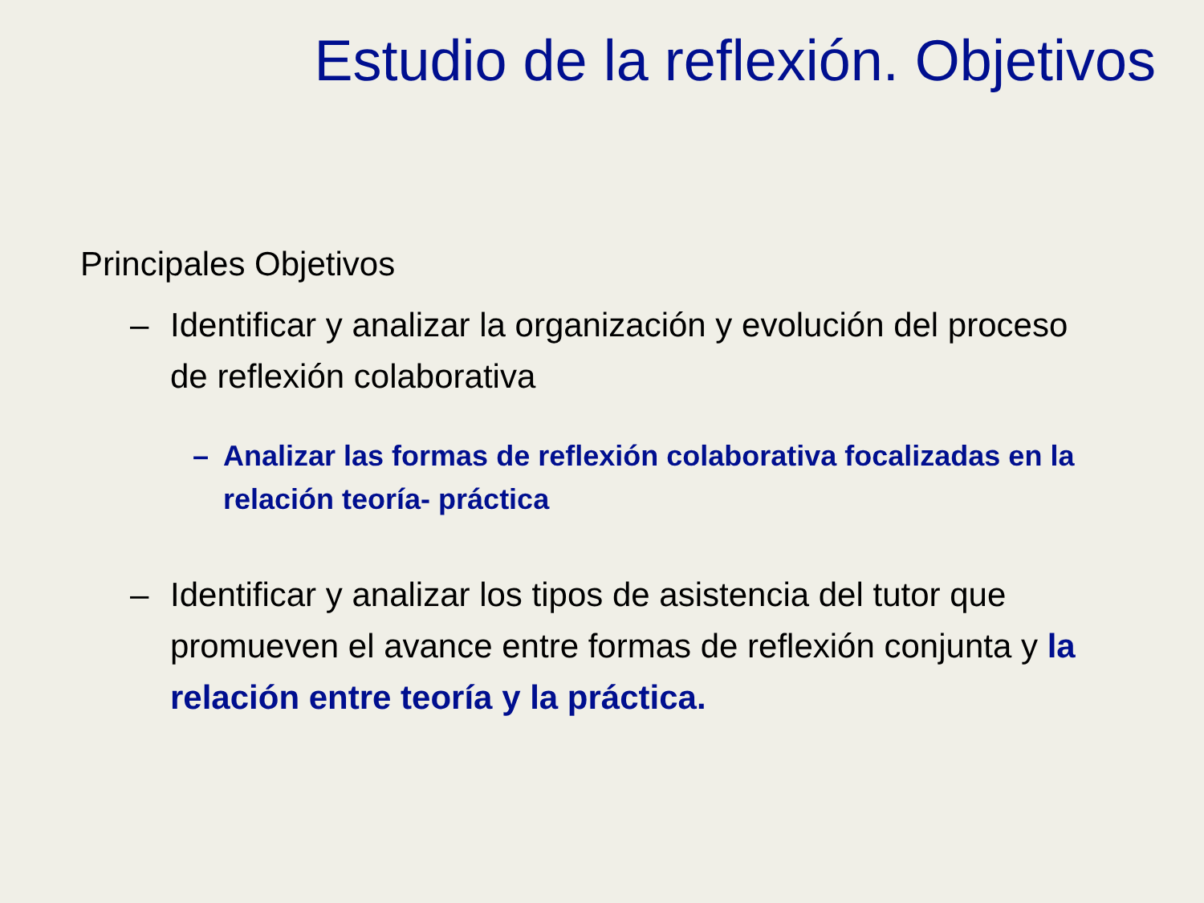Estudio de la reflexión. Objetivos
Principales Objetivos
– Identificar y analizar la organización y evolución del proceso de reflexión colaborativa
– Analizar las formas de reflexión colaborativa focalizadas en la relación teoría- práctica
– Identificar y analizar los tipos de asistencia del tutor que promueven el avance entre formas de reflexión conjunta y la relación entre teoría y la práctica.